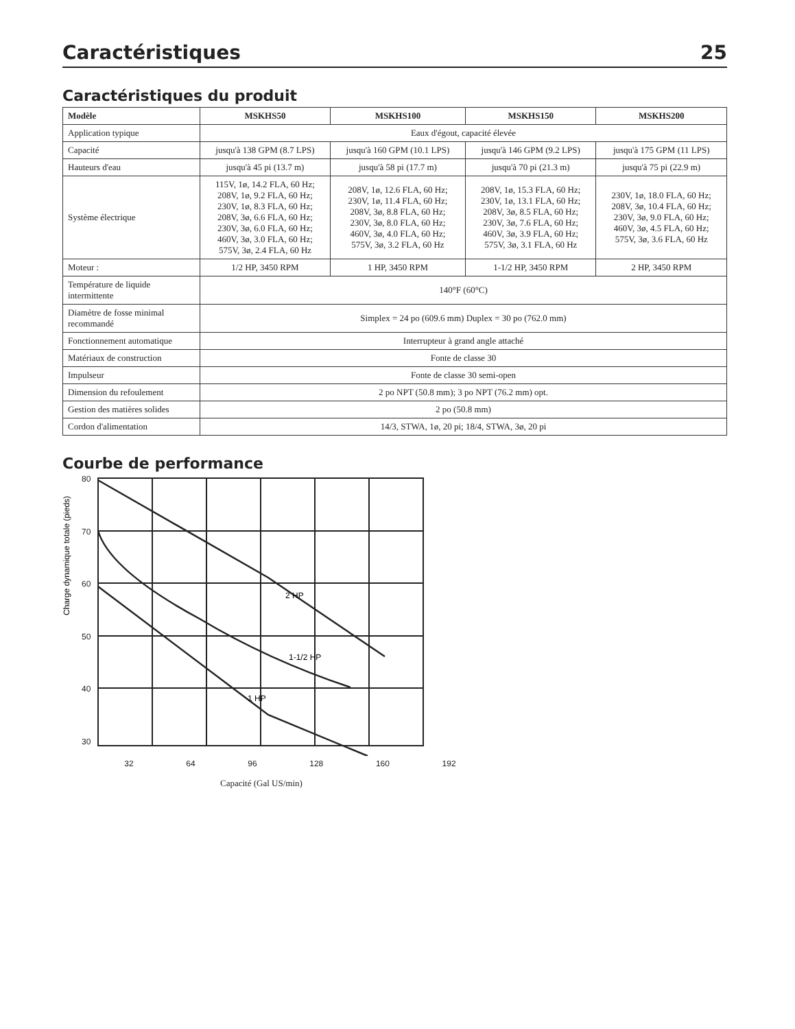Caractéristiques 25
Caractéristiques du produit
| Modèle | MSKHS50 | MSKHS100 | MSKHS150 | MSKHS200 |
| --- | --- | --- | --- | --- |
| Application typique | Eaux d'égout, capacité élevée | | | |
| Capacité | jusqu'à 138 GPM (8.7 LPS) | jusqu'à 160 GPM (10.1 LPS) | jusqu'à 146 GPM (9.2 LPS) | jusqu'à 175 GPM (11 LPS) |
| Hauteurs d'eau | jusqu'à 45 pi (13.7 m) | jusqu'à 58 pi (17.7 m) | jusqu'à 70 pi (21.3 m) | jusqu'à 75 pi (22.9 m) |
| Système électrique | 115V, 1ø, 14.2 FLA, 60 Hz; 208V, 1ø, 9.2 FLA, 60 Hz; 230V, 1ø, 8.3 FLA, 60 Hz; 208V, 3ø, 6.6 FLA, 60 Hz; 230V, 3ø, 6.0 FLA, 60 Hz; 460V, 3ø, 3.0 FLA, 60 Hz; 575V, 3ø, 2.4 FLA, 60 Hz | 208V, 1ø, 12.6 FLA, 60 Hz; 230V, 1ø, 11.4 FLA, 60 Hz; 208V, 3ø, 8.8 FLA, 60 Hz; 230V, 3ø, 8.0 FLA, 60 Hz; 460V, 3ø, 4.0 FLA, 60 Hz; 575V, 3ø, 3.2 FLA, 60 Hz | 208V, 1ø, 15.3 FLA, 60 Hz; 230V, 1ø, 13.1 FLA, 60 Hz; 208V, 3ø, 8.5 FLA, 60 Hz; 230V, 3ø, 7.6 FLA, 60 Hz; 460V, 3ø, 3.9 FLA, 60 Hz; 575V, 3ø, 3.1 FLA, 60 Hz | 230V, 1ø, 18.0 FLA, 60 Hz; 208V, 3ø, 10.4 FLA, 60 Hz; 230V, 3ø, 9.0 FLA, 60 Hz; 460V, 3ø, 4.5 FLA, 60 Hz; 575V, 3ø, 3.6 FLA, 60 Hz |
| Moteur : | 1/2 HP, 3450 RPM | 1 HP, 3450 RPM | 1-1/2 HP, 3450 RPM | 2 HP, 3450 RPM |
| Température de liquide intermittente | 140°F (60°C) | | | |
| Diamètre de fosse minimal recommandé | Simplex = 24 po (609.6 mm) Duplex = 30 po (762.0 mm) | | | |
| Fonctionnement automatique | Interrupteur à grand angle attaché | | | |
| Matériaux de construction | Fonte de classe 30 | | | |
| Impulseur | Fonte de classe 30 semi-open | | | |
| Dimension du refoulement | 2 po NPT (50.8 mm); 3 po NPT (76.2 mm) opt. | | | |
| Gestion des matières solides | 2 po (50.8 mm) | | | |
| Cordon d'alimentation | 14/3, STWA, 1ø, 20 pi; 18/4, STWA, 3ø, 20 pi | | | |
Courbe de performance
Charge dynamique totale (pieds)
80
70
60
50
40
30
2 HP
1-1/2 HP
1 HP
32 64 96 128 160 192
Capacité (Gal US/min)